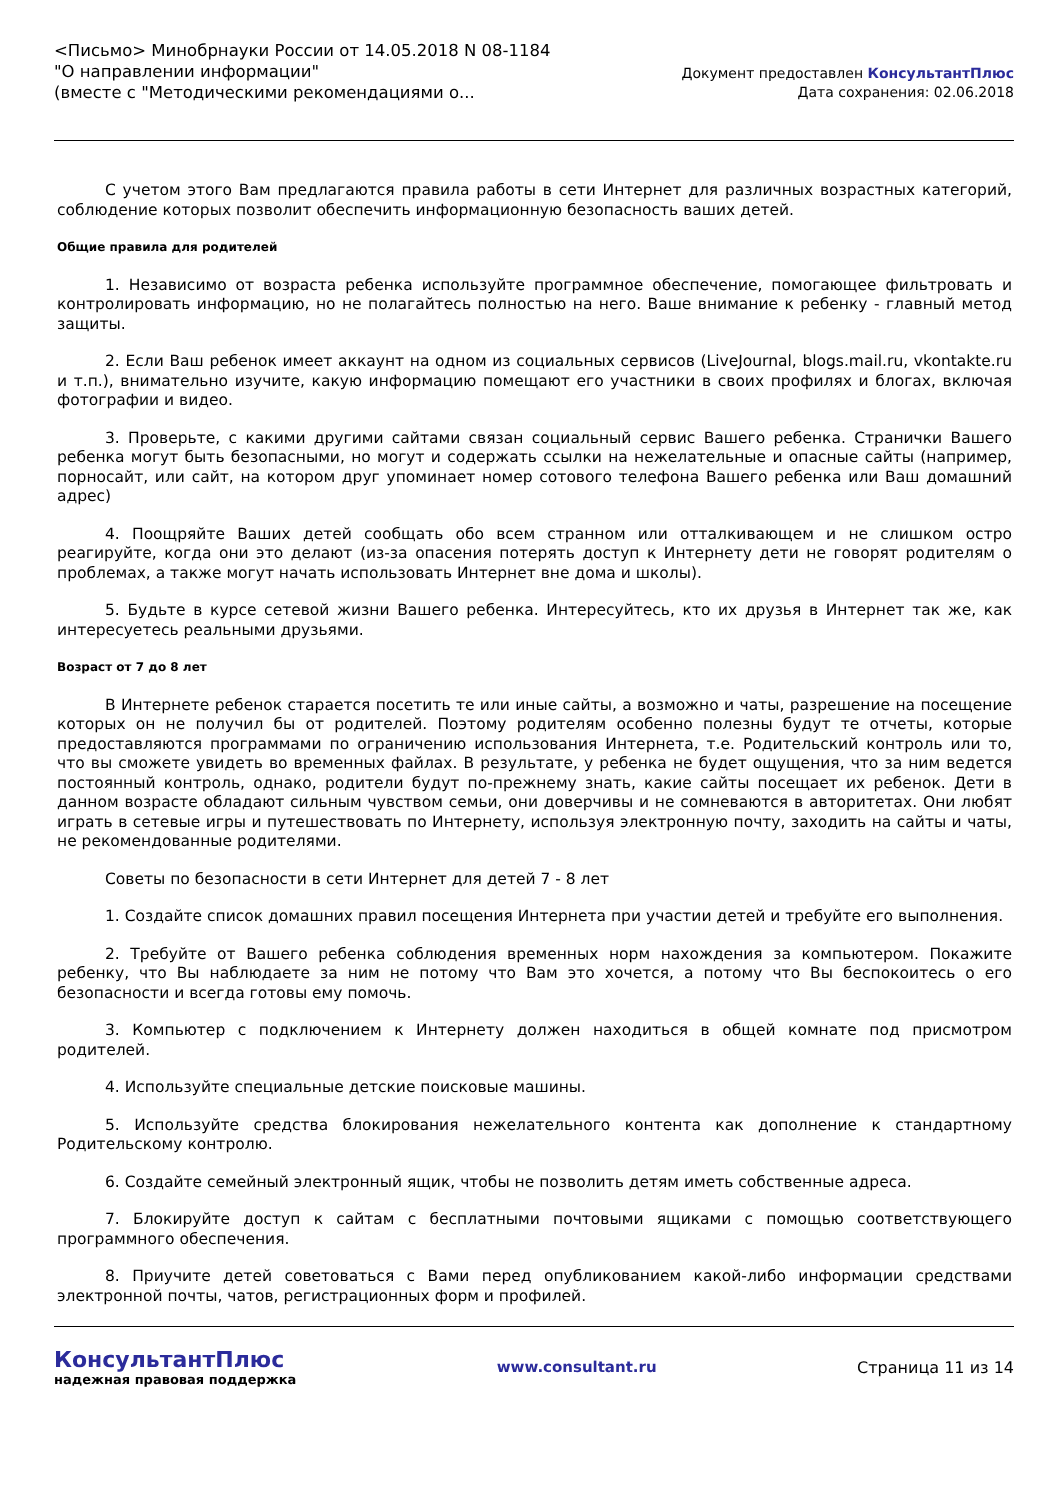<Письмо> Минобрнауки России от 14.05.2018 N 08-1184
"О направлении информации"
(вместе с "Методическими рекомендациями о...
Документ предоставлен КонсультантПлюс
Дата сохранения: 02.06.2018
С учетом этого Вам предлагаются правила работы в сети Интернет для различных возрастных категорий, соблюдение которых позволит обеспечить информационную безопасность ваших детей.
Общие правила для родителей
1. Независимо от возраста ребенка используйте программное обеспечение, помогающее фильтровать и контролировать информацию, но не полагайтесь полностью на него. Ваше внимание к ребенку - главный метод защиты.
2. Если Ваш ребенок имеет аккаунт на одном из социальных сервисов (LiveJournal, blogs.mail.ru, vkontakte.ru и т.п.), внимательно изучите, какую информацию помещают его участники в своих профилях и блогах, включая фотографии и видео.
3. Проверьте, с какими другими сайтами связан социальный сервис Вашего ребенка. Странички Вашего ребенка могут быть безопасными, но могут и содержать ссылки на нежелательные и опасные сайты (например, порносайт, или сайт, на котором друг упоминает номер сотового телефона Вашего ребенка или Ваш домашний адрес)
4. Поощряйте Ваших детей сообщать обо всем странном или отталкивающем и не слишком остро реагируйте, когда они это делают (из-за опасения потерять доступ к Интернету дети не говорят родителям о проблемах, а также могут начать использовать Интернет вне дома и школы).
5. Будьте в курсе сетевой жизни Вашего ребенка. Интересуйтесь, кто их друзья в Интернет так же, как интересуетесь реальными друзьями.
Возраст от 7 до 8 лет
В Интернете ребенок старается посетить те или иные сайты, а возможно и чаты, разрешение на посещение которых он не получил бы от родителей. Поэтому родителям особенно полезны будут те отчеты, которые предоставляются программами по ограничению использования Интернета, т.е. Родительский контроль или то, что вы сможете увидеть во временных файлах. В результате, у ребенка не будет ощущения, что за ним ведется постоянный контроль, однако, родители будут по-прежнему знать, какие сайты посещает их ребенок. Дети в данном возрасте обладают сильным чувством семьи, они доверчивы и не сомневаются в авторитетах. Они любят играть в сетевые игры и путешествовать по Интернету, используя электронную почту, заходить на сайты и чаты, не рекомендованные родителями.
Советы по безопасности в сети Интернет для детей 7 - 8 лет
1. Создайте список домашних правил посещения Интернета при участии детей и требуйте его выполнения.
2. Требуйте от Вашего ребенка соблюдения временных норм нахождения за компьютером. Покажите ребенку, что Вы наблюдаете за ним не потому что Вам это хочется, а потому что Вы беспокоитесь о его безопасности и всегда готовы ему помочь.
3. Компьютер с подключением к Интернету должен находиться в общей комнате под присмотром родителей.
4. Используйте специальные детские поисковые машины.
5. Используйте средства блокирования нежелательного контента как дополнение к стандартному Родительскому контролю.
6. Создайте семейный электронный ящик, чтобы не позволить детям иметь собственные адреса.
7. Блокируйте доступ к сайтам с бесплатными почтовыми ящиками с помощью соответствующего программного обеспечения.
8. Приучите детей советоваться с Вами перед опубликованием какой-либо информации средствами электронной почты, чатов, регистрационных форм и профилей.
КонсультантПлюс
надежная правовая поддержка
www.consultant.ru Страница 11 из 14